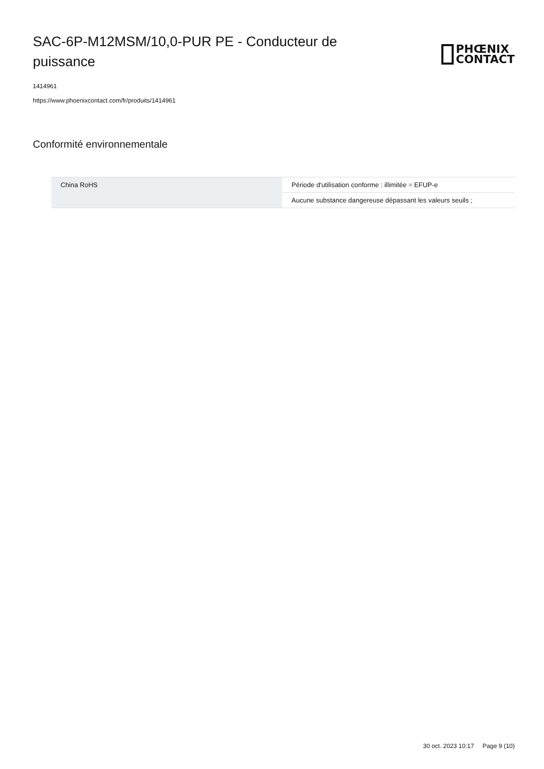SAC-6P-M12MSM/10,0-PUR PE - Conducteur de puissance
PHŒNIX
CONTACT
1414961
https://www.phoenixcontact.com/fr/produits/1414961
Conformité environnementale
| China RoHS | Période d'utilisation conforme : illimitée = EFUP-e |
| | Aucune substance dangereuse dépassant les valeurs seuils ; |
30 oct. 2023 10:17 Page 9 (10)